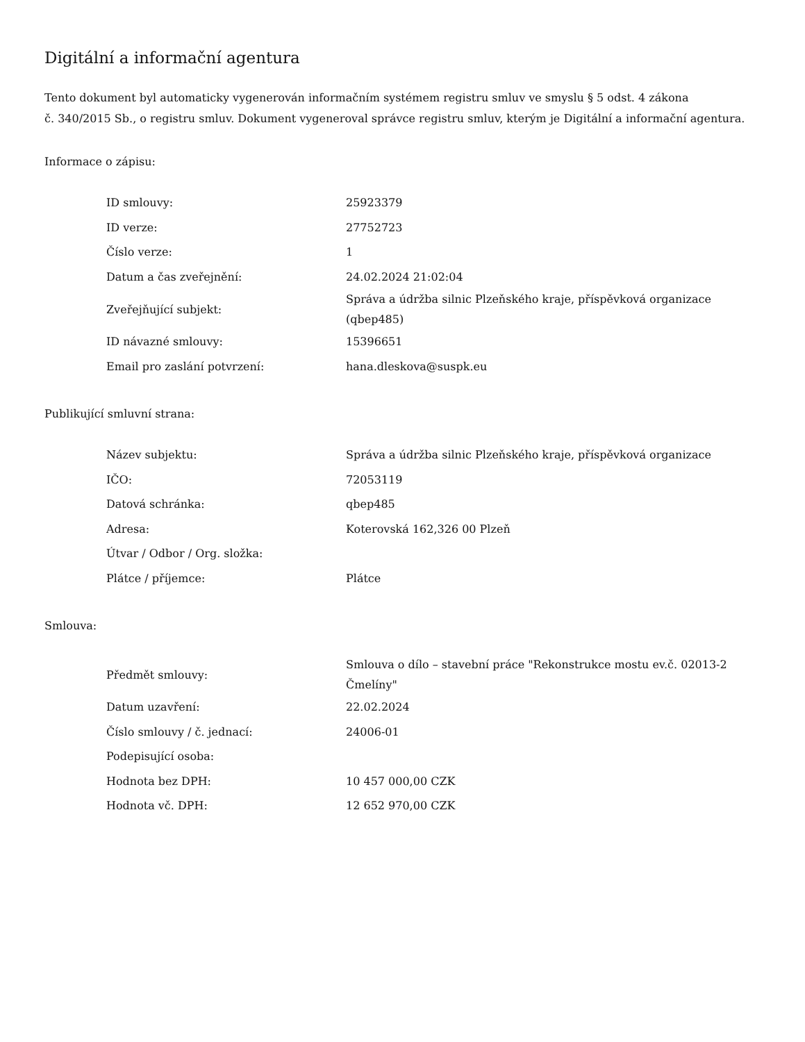Digitální a informační agentura
Tento dokument byl automaticky vygenerován informačním systémem registru smluv ve smyslu § 5 odst. 4 zákona
č. 340/2015 Sb., o registru smluv. Dokument vygeneroval správce registru smluv, kterým je Digitální a informační agentura.
Informace o zápisu:
| ID smlouvy: | 25923379 |
| ID verze: | 27752723 |
| Číslo verze: | 1 |
| Datum a čas zveřejnění: | 24.02.2024 21:02:04 |
| Zveřejňující subjekt: | Správa a údržba silnic Plzeňského kraje, příspěvková organizace (qbep485) |
| ID návazné smlouvy: | 15396651 |
| Email pro zaslání potvrzení: | hana.dleskova@suspk.eu |
Publikující smluvní strana:
| Název subjektu: | Správa a údržba silnic Plzeňského kraje, příspěvková organizace |
| IČO: | 72053119 |
| Datová schránka: | qbep485 |
| Adresa: | Koterovská 162,326 00 Plzeň |
| Útvar / Odbor / Org. složka: | |
| Plátce / příjemce: | Plátce |
Smlouva:
| Předmět smlouvy: | Smlouva o dílo – stavební práce "Rekonstrukce mostu ev.č. 02013-2 Čmelíny" |
| Datum uzavření: | 22.02.2024 |
| Číslo smlouvy / č. jednací: | 24006-01 |
| Podepisující osoba: | |
| Hodnota bez DPH: | 10 457 000,00 CZK |
| Hodnota vč. DPH: | 12 652 970,00 CZK |